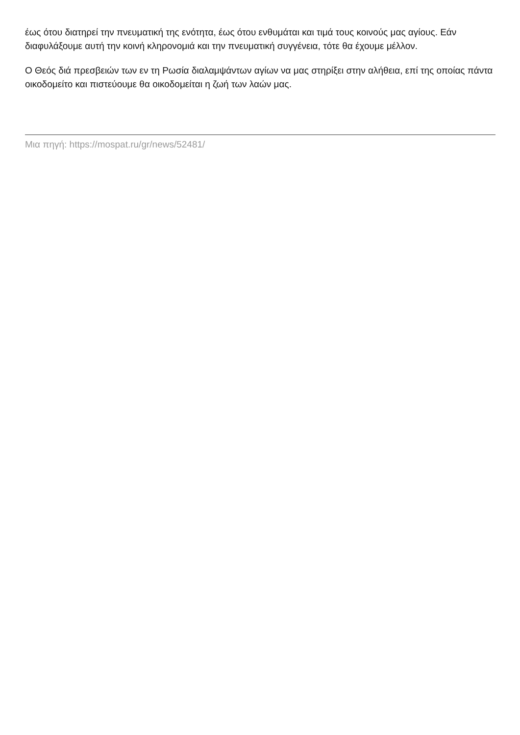έως ότου διατηρεί την πνευματική της ενότητα, έως ότου ενθυμάται και τιμά τους κοινούς μας αγίους. Εάν διαφυλάξουμε αυτή την κοινή κληρονομιά και την πνευματική συγγένεια, τότε θα έχουμε μέλλον.
Ο Θεός διά πρεσβειών των εν τη Ρωσία διαλαμψάντων αγίων να μας στηρίξει στην αλήθεια, επί της οποίας πάντα οικοδομείτο και πιστεύουμε θα οικοδομείται η ζωή των λαών μας.
Μια πηγή: https://mospat.ru/gr/news/52481/